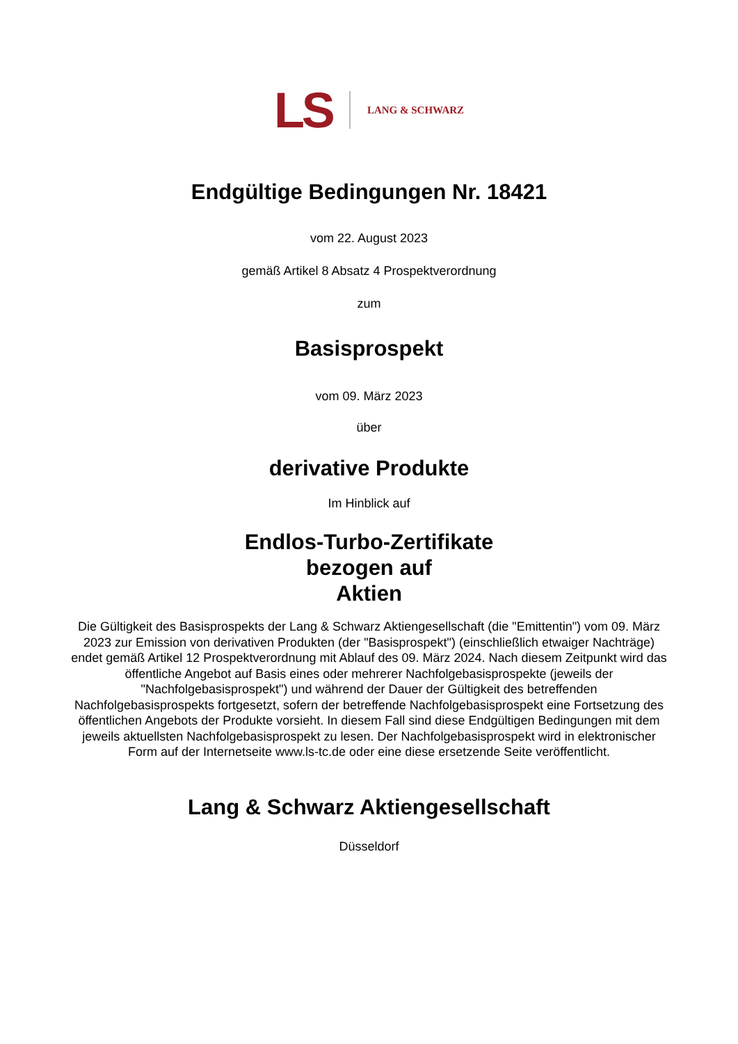LS LANG & SCHWARZ
Endgültige Bedingungen Nr. 18421
vom 22. August 2023
gemäß Artikel 8 Absatz 4 Prospektverordnung
zum
Basisprospekt
vom 09. März 2023
über
derivative Produkte
Im Hinblick auf
Endlos-Turbo-Zertifikate
bezogen auf
Aktien
Die Gültigkeit des Basisprospekts der Lang & Schwarz Aktiengesellschaft (die "Emittentin") vom 09. März 2023 zur Emission von derivativen Produkten (der "Basisprospekt") (einschließlich etwaiger Nachträge) endet gemäß Artikel 12 Prospektverordnung mit Ablauf des 09. März 2024. Nach diesem Zeitpunkt wird das öffentliche Angebot auf Basis eines oder mehrerer Nachfolgebasisprospekte (jeweils der "Nachfolgebasisprospekt") und während der Dauer der Gültigkeit des betreffenden Nachfolgebasisprospekts fortgesetzt, sofern der betreffende Nachfolgebasisprospekt eine Fortsetzung des öffentlichen Angebots der Produkte vorsieht. In diesem Fall sind diese Endgültigen Bedingungen mit dem jeweils aktuellsten Nachfolgebasisprospekt zu lesen. Der Nachfolgebasisprospekt wird in elektronischer Form auf der Internetseite www.ls-tc.de oder eine diese ersetzende Seite veröffentlicht.
Lang & Schwarz Aktiengesellschaft
Düsseldorf